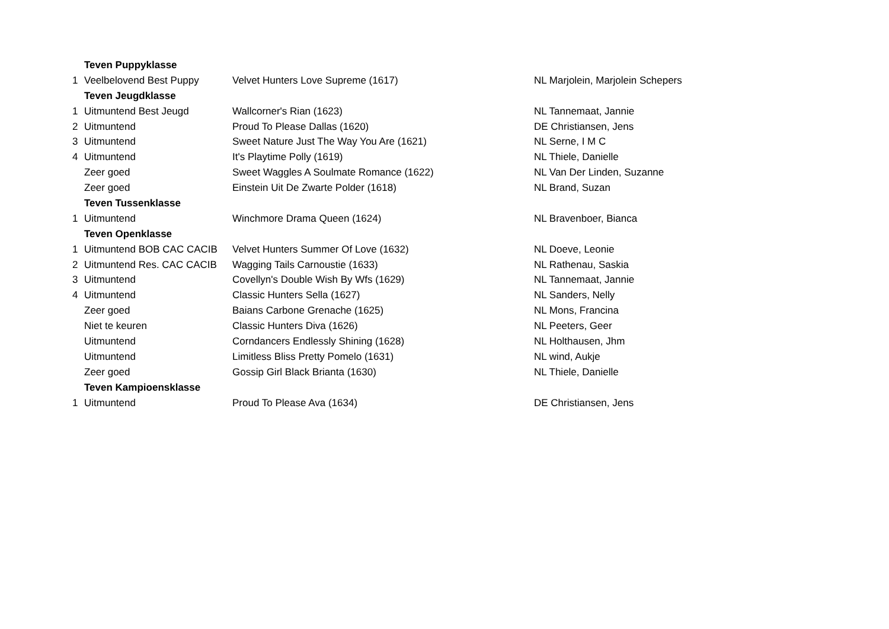| | Teven Puppyklasse | | |
| 1 | Veelbelovend Best Puppy | Velvet Hunters Love Supreme (1617) | NL Marjolein, Marjolein Schepers |
| | Teven Jeugdklasse | | |
| 1 | Uitmuntend Best Jeugd | Wallcorner's Rian (1623) | NL Tannemaat, Jannie |
| 2 | Uitmuntend | Proud To Please Dallas (1620) | DE Christiansen, Jens |
| 3 | Uitmuntend | Sweet Nature Just The Way You Are (1621) | NL Serne, I M C |
| 4 | Uitmuntend | It's Playtime Polly (1619) | NL Thiele, Danielle |
| | Zeer goed | Sweet Waggles A Soulmate Romance (1622) | NL Van Der Linden, Suzanne |
| | Zeer goed | Einstein Uit De Zwarte Polder (1618) | NL Brand, Suzan |
| | Teven Tussenklasse | | |
| 1 | Uitmuntend | Winchmore Drama Queen (1624) | NL Bravenboer, Bianca |
| | Teven Openklasse | | |
| 1 | Uitmuntend BOB CAC CACIB | Velvet Hunters Summer Of Love (1632) | NL Doeve, Leonie |
| 2 | Uitmuntend Res. CAC CACIB | Wagging Tails Carnoustie (1633) | NL Rathenau, Saskia |
| 3 | Uitmuntend | Covellyn's Double Wish By Wfs (1629) | NL Tannemaat, Jannie |
| 4 | Uitmuntend | Classic Hunters Sella (1627) | NL Sanders, Nelly |
| | Zeer goed | Baians Carbone Grenache (1625) | NL Mons, Francina |
| | Niet te keuren | Classic Hunters Diva (1626) | NL Peeters, Geer |
| | Uitmuntend | Corndancers Endlessly Shining (1628) | NL Holthausen, Jhm |
| | Uitmuntend | Limitless Bliss Pretty Pomelo (1631) | NL wind, Aukje |
| | Zeer goed | Gossip Girl Black Brianta (1630) | NL Thiele, Danielle |
| | Teven Kampioensklasse | | |
| 1 | Uitmuntend | Proud To Please Ava (1634) | DE Christiansen, Jens |